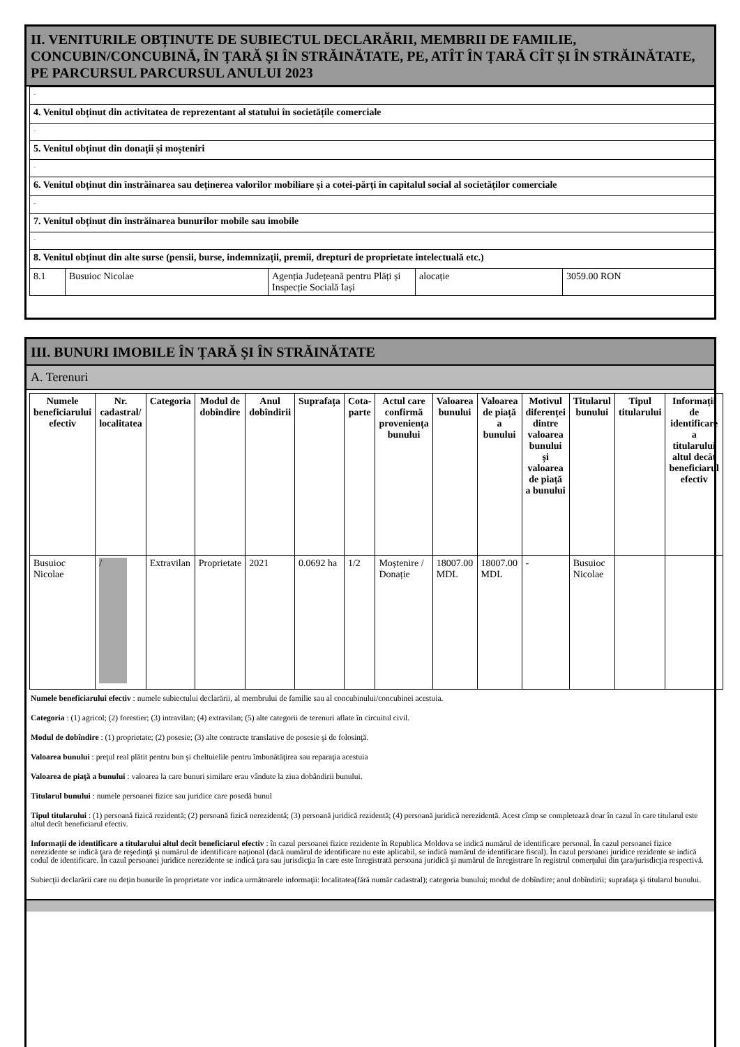II. VENITURILE OBȚINUTE DE SUBIECTUL DECLARĂRII, MEMBRII DE FAMILIE, CONCUBIN/CONCUBINĂ, ÎN ȚARĂ ȘI ÎN STRĂINĂTATE, PE, ATÎT ÎN ȚARĂ CÎT ȘI ÎN STRĂINĂTATE, PE PARCURSUL PARCURSUL ANULUI 2023
| - | | | | |
| 4. Venitul obținut din activitatea de reprezentant al statului în societățile comerciale | | | | |
| - | | | | |
| 5. Venitul obținut din donații și moșteniri | | | | |
| - | | | | |
| 6. Venitul obținut din înstrăinarea sau deținerea valorilor mobiliare și a cotei-părți în capitalul social al societăților comerciale | | | | |
| - | | | | |
| 7. Venitul obținut din înstrăinarea bunurilor mobile sau imobile | | | | |
| - | | | | |
| 8. Venitul obținut din alte surse (pensii, burse, indemnizații, premii, drepturi de proprietate intelectuală etc.) | | | | |
| 8.1 | Busuioc Nicolae | Agenția Județeană pentru Plăți și Inspecție Socială Iași | alocație | 3059.00 RON |
III. BUNURI IMOBILE ÎN ȚARĂ ȘI ÎN STRĂINĂTATE
A. Terenuri
| Numele beneficiarului efectiv | Nr. cadastral/ localitatea | Categoria | Modul de dobîndire | Anul dobîndirii | Suprafața | Cota-parte | Actul care confirmă proveniența bunului | Valoarea bunului | Valoarea de piață a bunului | Motivul diferenței dintre valoarea bunului și valoarea de piață a bunului | Titularul bunului | Tipul titularului | Informații de identificare a titularului altul decât beneficiarul efectiv |
| --- | --- | --- | --- | --- | --- | --- | --- | --- | --- | --- | --- | --- | --- |
| Busuioc Nicolae | / | Extravilan | Proprietate | 2021 | 0.0692 ha | 1/2 | Moștenire / Donație | 18007.00 MDL | 18007.00 MDL | - | Busuioc Nicolae | | |
Numele beneficiarului efectiv : numele subiectului declarării, al membrului de familie sau al concubinului/concubinei acestuia.
Categoria : (1) agricol; (2) forestier; (3) intravilan; (4) extravilan; (5) alte categorii de terenuri aflate în circuitul civil.
Modul de dobîndire : (1) proprietate; (2) posesie; (3) alte contracte translative de posesie şi de folosinţă.
Valoarea bunului : preţul real plătit pentru bun şi cheltuielile pentru îmbunătăţirea sau reparaţia acestuia
Valoarea de piaţă a bunului : valoarea la care bunuri similare erau vândute la ziua dobândirii bunului.
Titularul bunului : numele persoanei fizice sau juridice care posedă bunul
Tipul titularului : (1) persoană fizică rezidentă; (2) persoană fizică nerezidentă; (3) persoană juridică rezidentă; (4) persoană juridică nerezidentă. Acest cîmp se completează doar în cazul în care titularul este altul decît beneficiarul efectiv.
Informaţii de identificare a titularului altul decît beneficiarul efectiv : în cazul persoanei fizice rezidente în Republica Moldova se indică numărul de identificare personal. În cazul persoanei fizice nerezidente se indică ţara de reşedinţă şi numărul de identificare naţional (dacă numărul de identificare nu este aplicabil, se indică numărul de identificare fiscal). În cazul persoanei juridice rezidente se indică codul de identificare. În cazul persoanei juridice nerezidente se indică ţara sau jurisdicţia în care este înregistrată persoana juridică şi numărul de înregistrare în registrul comerţului din ţara/jurisdicţia respectivă.
Subiecţii declarării care nu deţin bunurile în proprietate vor indica următoarele informaţii: localitatea(fără număr cadastral); categoria bunului; modul de dobîndire; anul dobîndirii; suprafaţa şi titularul bunului.